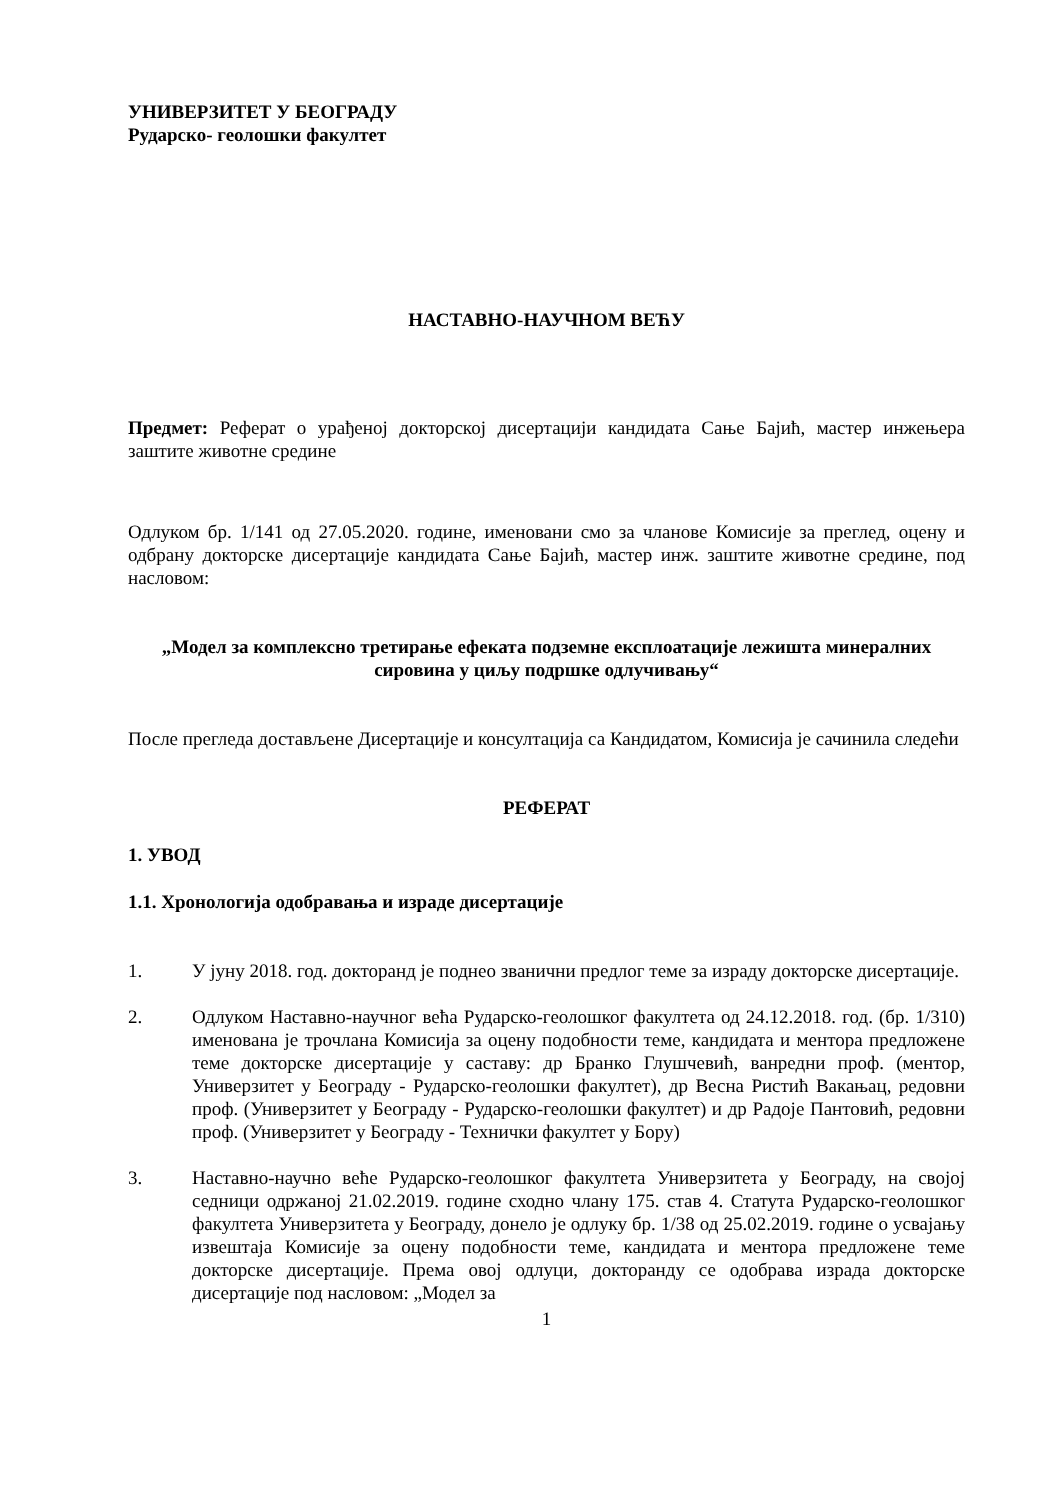УНИВЕРЗИТЕТ У БЕОГРАДУ
Рударско- геолошки факултет
НАСТАВНО-НАУЧНОМ ВЕЋУ
Предмет: Реферат о урађеној докторској дисертацији кандидата Сање Бајић, мастер инжењера заштите животне средине
Одлуком бр. 1/141 од 27.05.2020. године, именовани смо за чланове Комисије за преглед, оцену и одбрану докторске дисертације кандидата Сање Бајић, мастер инж. заштите животне средине, под насловом:
„Модел за комплексно третирање ефеката подземне експлоатације лежишта минералних сировина у циљу подршке одлучивању“
После прегледа достављене Дисертације и консултација са Кандидатом, Комисија је сачинила следећи
РЕФЕРАТ
1. УВОД
1.1. Хронологија одобравања и израде дисертације
1. У јуну 2018. год. докторанд је поднео званични предлог теме за израду докторске дисертације.
2. Одлуком Наставно-научног већа Рударско-геолошког факултета од 24.12.2018. год. (бр. 1/310) именована је трочлана Комисија за оцену подобности теме, кандидата и ментора предложене теме докторске дисертације у саставу: др Бранко Глушчевић, ванредни проф. (ментор, Универзитет у Београду - Рударско-геолошки факултет), др Весна Ристић Вакањац, редовни проф. (Универзитет у Београду - Рударско-геолошки факултет) и др Радоје Пантовић, редовни проф. (Универзитет у Београду - Технички факултет у Бору)
3. Наставно-научно веће Рударско-геолошког факултета Универзитета у Београду, на својој седници одржаној 21.02.2019. године сходно члану 175. став 4. Статута Рударско-геолошког факултета Универзитета у Београду, донело је одлуку бр. 1/38 од 25.02.2019. године о усвајању извештаја Комисије за оцену подобности теме, кандидата и ментора предложене теме докторске дисертације. Према овој одлуци, докторанду се одобрава израда докторске дисертације под насловом: „Модел за
1